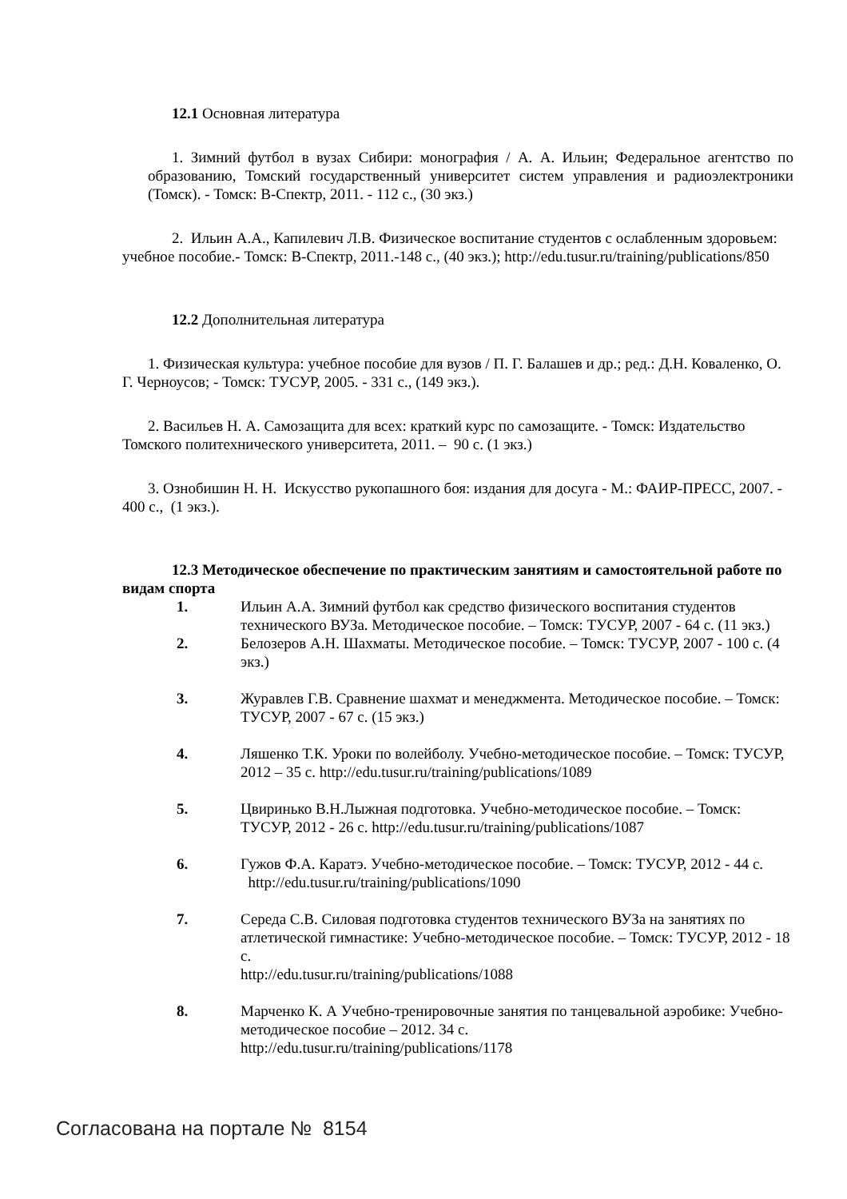12.1 Основная литература
1. Зимний футбол в вузах Сибири: монография / А. А. Ильин; Федеральное агентство по образованию, Томский государственный университет систем управления и радиоэлектроники (Томск). - Томск: В-Спектр, 2011. - 112 с., (30 экз.)
2. Ильин А.А., Капилевич Л.В. Физическое воспитание студентов с ослабленным здоровьем: учебное пособие.- Томск: В-Спектр, 2011.-148 с., (40 экз.); http://edu.tusur.ru/training/publications/850
12.2 Дополнительная литература
1. Физическая культура: учебное пособие для вузов / П. Г. Балашев и др.; ред.: Д.Н. Коваленко, О. Г. Черноусов; - Томск: ТУСУР, 2005. - 331 с., (149 экз.).
2. Васильев Н. А. Самозащита для всех: краткий курс по самозащите. - Томск: Издательство Томского политехнического университета, 2011. – 90 с. (1 экз.)
3. Ознобишин Н. Н. Искусство рукопашного боя: издания для досуга - М.: ФАИР-ПРЕСС, 2007. - 400 с., (1 экз.).
12.3 Методическое обеспечение по практическим занятиям и самостоятельной работе по видам спорта
1. Ильин А.А. Зимний футбол как средство физического воспитания студентов технического ВУЗа. Методическое пособие. – Томск: ТУСУР, 2007 - 64 с. (11 экз.)
2. Белозеров А.Н. Шахматы. Методическое пособие. – Томск: ТУСУР, 2007 - 100 с. (4 экз.)
3. Журавлев Г.В. Сравнение шахмат и менеджмента. Методическое пособие. – Томск: ТУСУР, 2007 - 67 с. (15 экз.)
4. Ляшенко Т.К. Уроки по волейболу. Учебно-методическое пособие. – Томск: ТУСУР, 2012 – 35 с. http://edu.tusur.ru/training/publications/1089
5. Цвиринько В.Н.Лыжная подготовка. Учебно-методическое пособие. – Томск: ТУСУР, 2012 - 26 с. http://edu.tusur.ru/training/publications/1087
6. Гужов Ф.А. Каратэ. Учебно-методическое пособие. – Томск: ТУСУР, 2012 - 44 с. http://edu.tusur.ru/training/publications/1090
7. Середа С.В. Силовая подготовка студентов технического ВУЗа на занятиях по атлетической гимнастике: Учебно-методическое пособие. – Томск: ТУСУР, 2012 - 18 с.
http://edu.tusur.ru/training/publications/1088
8. Марченко К. А Учебно-тренировочные занятия по танцевальной аэробике: Учебно-методическое пособие – 2012. 34 с.
http://edu.tusur.ru/training/publications/1178
Согласована на портале № 8154